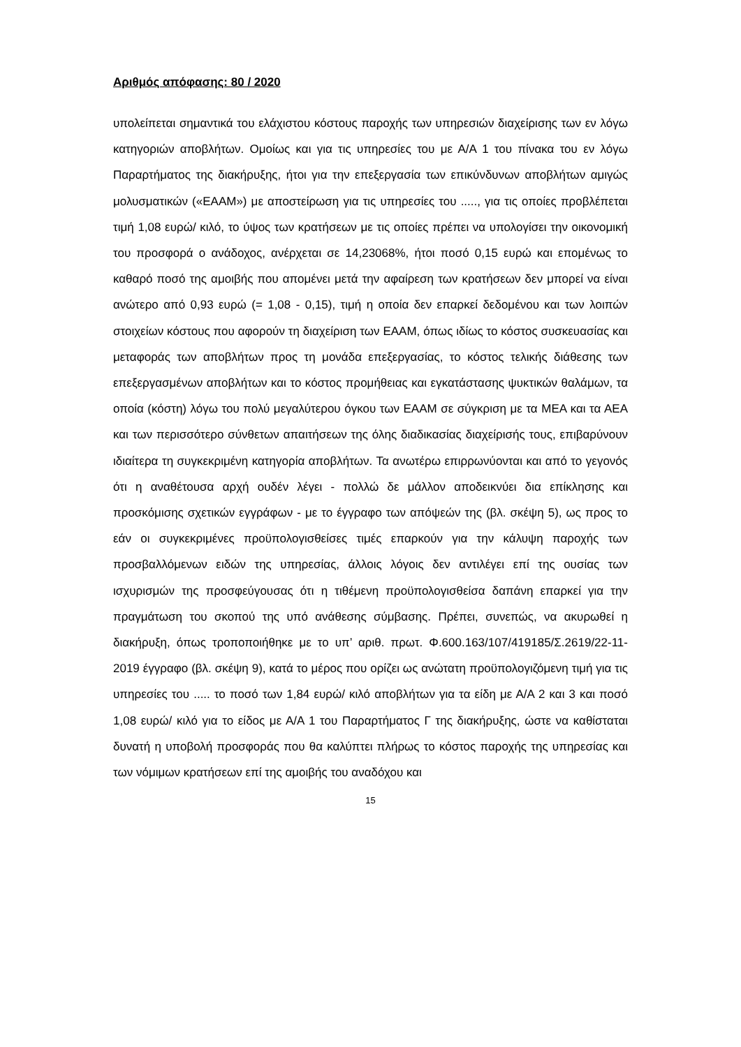Αριθμός απόφασης: 80 / 2020
υπολείπεται σημαντικά του ελάχιστου κόστους παροχής των υπηρεσιών διαχείρισης των εν λόγω κατηγοριών αποβλήτων. Ομοίως και για τις υπηρεσίες του με Α/Α 1 του πίνακα του εν λόγω Παραρτήματος της διακήρυξης, ήτοι για την επεξεργασία των επικύνδυνων αποβλήτων αμιγώς μολυσματικών («ΕΑΑΜ») με αποστείρωση για τις υπηρεσίες του ....., για τις οποίες προβλέπεται τιμή 1,08 ευρώ/ κιλό, το ύψος των κρατήσεων με τις οποίες πρέπει να υπολογίσει την οικονομική του προσφορά ο ανάδοχος, ανέρχεται σε 14,23068%, ήτοι ποσό 0,15 ευρώ και επομένως το καθαρό ποσό της αμοιβής που απομένει μετά την αφαίρεση των κρατήσεων δεν μπορεί να είναι ανώτερο από 0,93 ευρώ (= 1,08 - 0,15), τιμή η οποία δεν επαρκεί δεδομένου και των λοιπών στοιχείων κόστους που αφορούν τη διαχείριση των ΕΑΑΜ, όπως ιδίως το κόστος συσκευασίας και μεταφοράς των αποβλήτων προς τη μονάδα επεξεργασίας, το κόστος τελικής διάθεσης των επεξεργασμένων αποβλήτων και το κόστος προμήθειας και εγκατάστασης ψυκτικών θαλάμων, τα οποία (κόστη) λόγω του πολύ μεγαλύτερου όγκου των ΕΑΑΜ σε σύγκριση με τα ΜΕΑ και τα ΑΕΑ και των περισσότερο σύνθετων απαιτήσεων της όλης διαδικασίας διαχείρισής τους, επιβαρύνουν ιδιαίτερα τη συγκεκριμένη κατηγορία αποβλήτων. Τα ανωτέρω επιρρωνύονται και από το γεγονός ότι η αναθέτουσα αρχή ουδέν λέγει - πολλώ δε μάλλον αποδεικνύει δια επίκλησης και προσκόμισης σχετικών εγγράφων - με το έγγραφο των απόψεών της (βλ. σκέψη 5), ως προς το εάν οι συγκεκριμένες προϋπολογισθείσες τιμές επαρκούν για την κάλυψη παροχής των προσβαλλόμενων ειδών της υπηρεσίας, άλλοις λόγοις δεν αντιλέγει επί της ουσίας των ισχυρισμών της προσφεύγουσας ότι η τιθέμενη προϋπολογισθείσα δαπάνη επαρκεί για την πραγμάτωση του σκοπού της υπό ανάθεσης σύμβασης. Πρέπει, συνεπώς, να ακυρωθεί η διακήρυξη, όπως τροποποιήθηκε με το υπ’ αριθ. πρωτ. Φ.600.163/107/419185/Σ.2619/22-11-2019 έγγραφο (βλ. σκέψη 9), κατά το μέρος που ορίζει ως ανώτατη προϋπολογιζόμενη τιμή για τις υπηρεσίες του ..... το ποσό των 1,84 ευρώ/ κιλό αποβλήτων για τα είδη με Α/Α 2 και 3 και ποσό 1,08 ευρώ/ κιλό για το είδος με Α/Α 1 του Παραρτήματος Γ της διακήρυξης, ώστε να καθίσταται δυνατή η υποβολή προσφοράς που θα καλύπτει πλήρως το κόστος παροχής της υπηρεσίας και των νόμιμων κρατήσεων επί της αμοιβής του αναδόχου και
15